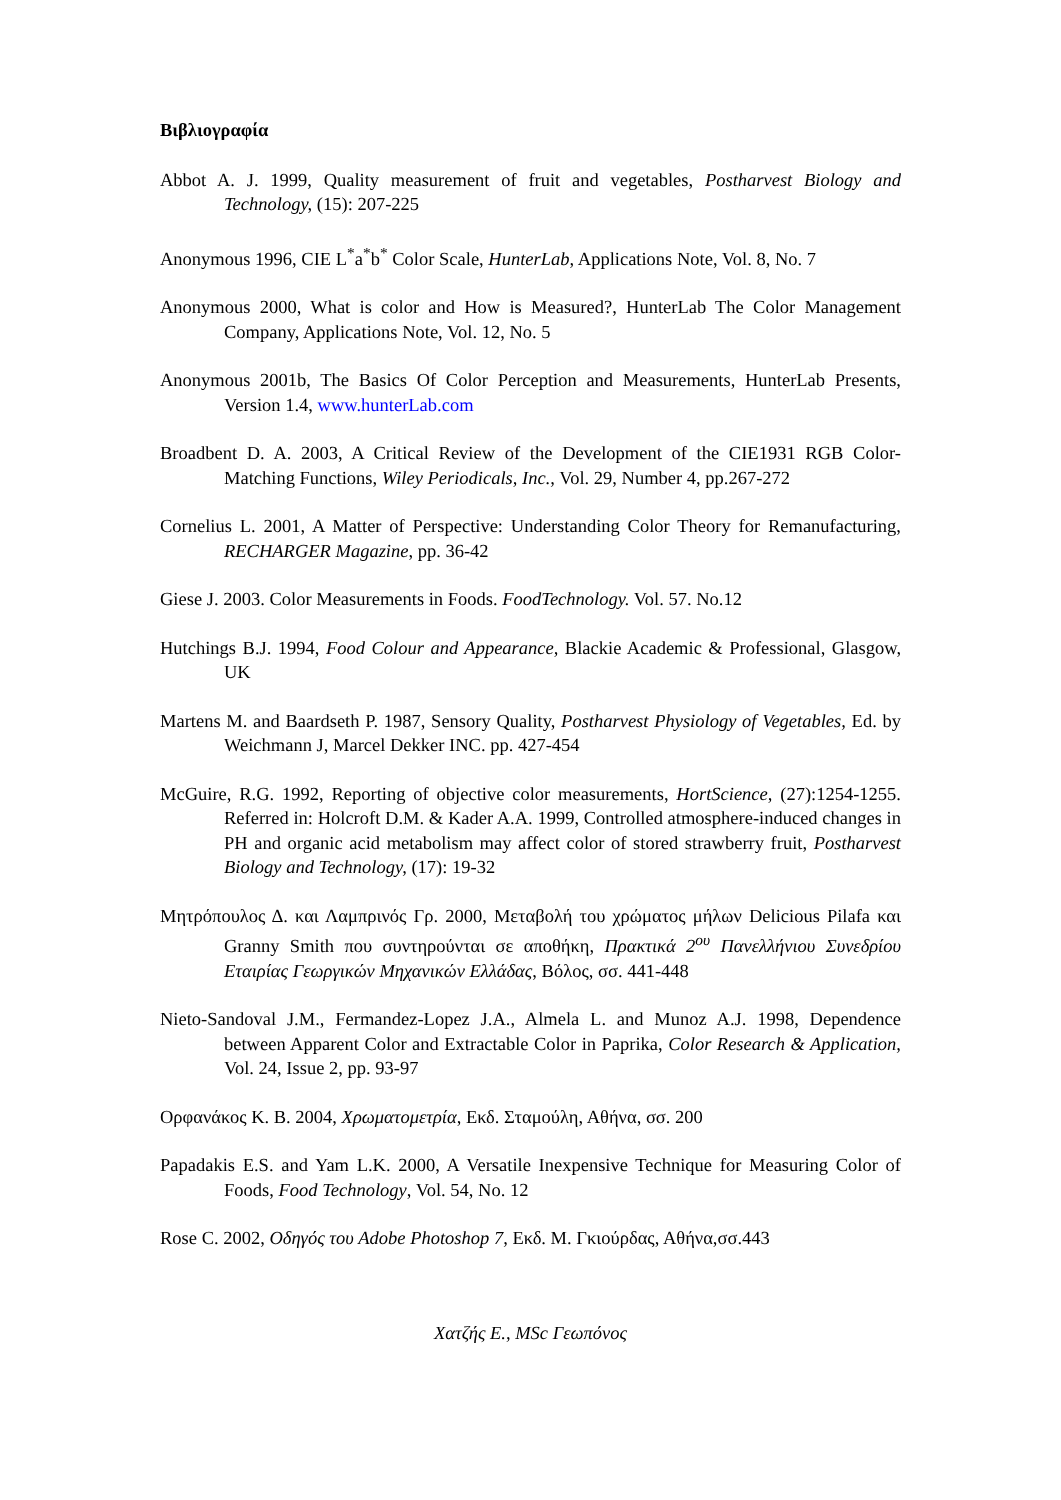Βιβλιογραφία
Abbot A. J. 1999, Quality measurement of fruit and vegetables, Postharvest Biology and Technology, (15): 207-225
Anonymous 1996, CIE L<sup>*</sup>a<sup>*</sup>b<sup>*</sup> Color Scale, HunterLab, Applications Note, Vol. 8, No. 7
Anonymous 2000, What is color and How is Measured?, HunterLab The Color Management Company, Applications Note, Vol. 12, No. 5
Anonymous 2001b, The Basics Of Color Perception and Measurements, HunterLab Presents, Version 1.4, www.hunterLab.com
Broadbent D. A. 2003, A Critical Review of the Development of the CIE1931 RGB Color-Matching Functions, Wiley Periodicals, Inc., Vol. 29, Number 4, pp.267-272
Cornelius L. 2001, A Matter of Perspective: Understanding Color Theory for Remanufacturing, RECHARGER Magazine, pp. 36-42
Giese J. 2003. Color Measurements in Foods. FoodTechnology. Vol. 57. No.12
Hutchings B.J. 1994, Food Colour and Appearance, Blackie Academic & Professional, Glasgow, UK
Martens M. and Baardseth P. 1987, Sensory Quality, Postharvest Physiology of Vegetables, Ed. by Weichmann J, Marcel Dekker INC. pp. 427-454
McGuire, R.G. 1992, Reporting of objective color measurements, HortScience, (27):1254-1255. Referred in: Holcroft D.M. & Kader A.A. 1999, Controlled atmosphere-induced changes in PH and organic acid metabolism may affect color of stored strawberry fruit, Postharvest Biology and Technology, (17): 19-32
Μητρόπουλος Δ. και Λαμπρινός Γρ. 2000, Μεταβολή του χρώματος μήλων Delicious Pilafa και Granny Smith που συντηρούνται σε αποθήκη, Πρακτικά 2<sup>ου</sup> Πανελλήνιου Συνεδρίου Εταιρίας Γεωργικών Μηχανικών Ελλάδας, Βόλος, σσ. 441-448
Nieto-Sandoval J.M., Fermandez-Lopez J.A., Almela L. and Munoz A.J. 1998, Dependence between Apparent Color and Extractable Color in Paprika, Color Research & Application, Vol. 24, Issue 2, pp. 93-97
Ορφανάκος Κ. Β. 2004, Χρωματομετρία, Εκδ. Σταμούλη, Αθήνα, σσ. 200
Papadakis E.S. and Yam L.K. 2000, A Versatile Inexpensive Technique for Measuring Color of Foods, Food Technology, Vol. 54, No. 12
Rose C. 2002, Οδηγός του Adobe Photoshop 7, Εκδ. Μ. Γκιούρδας, Αθήνα,σσ.443
Χατζής Ε., MSc Γεωπόνος